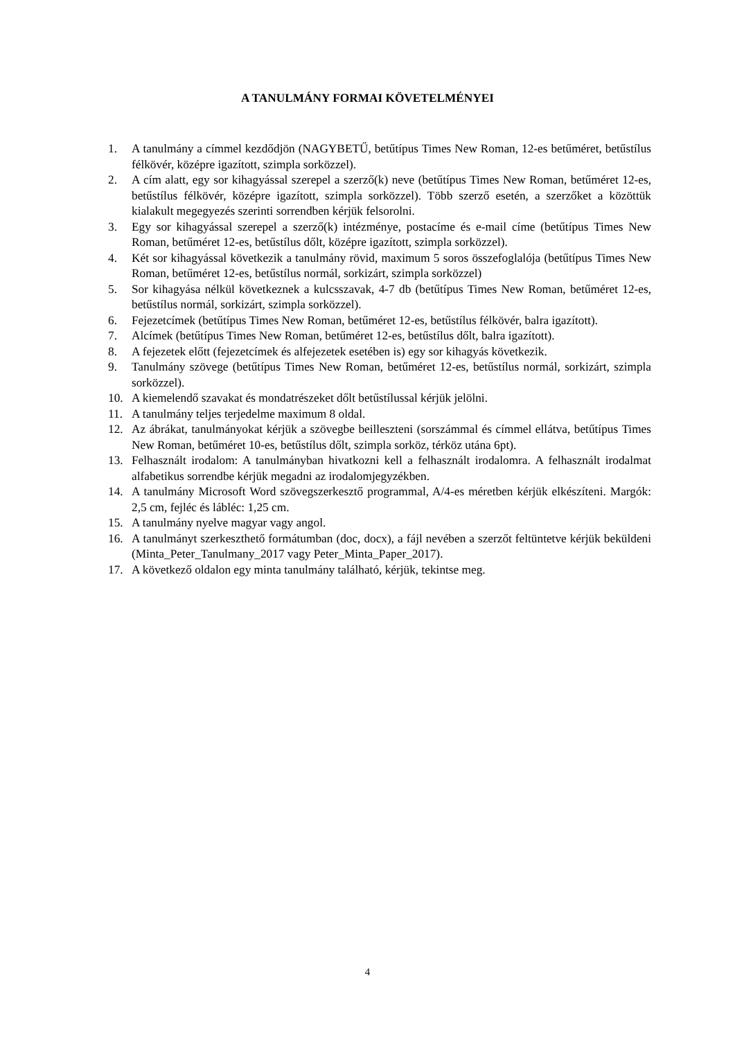A TANULMÁNY FORMAI KÖVETELMÉNYEI
1. A tanulmány a címmel kezdődjön (NAGYBETŰ, betűtípus Times New Roman, 12-es betűméret, betűstílus félkövér, középre igazított, szimpla sorközzel).
2. A cím alatt, egy sor kihagyással szerepel a szerző(k) neve (betűtípus Times New Roman, betűméret 12-es, betűstílus félkövér, középre igazított, szimpla sorközzel). Több szerző esetén, a szerzőket a közöttük kialakult megegyezés szerinti sorrendben kérjük felsorolni.
3. Egy sor kihagyással szerepel a szerző(k) intézménye, postacíme és e-mail címe (betűtípus Times New Roman, betűméret 12-es, betűstílus dőlt, középre igazított, szimpla sorközzel).
4. Két sor kihagyással következik a tanulmány rövid, maximum 5 soros összefoglalója (betűtípus Times New Roman, betűméret 12-es, betűstílus normál, sorkizárt, szimpla sorközzel)
5. Sor kihagyása nélkül következnek a kulcsszavak, 4-7 db (betűtípus Times New Roman, betűméret 12-es, betűstílus normál, sorkizárt, szimpla sorközzel).
6. Fejezetcímek (betűtípus Times New Roman, betűméret 12-es, betűstílus félkövér, balra igazított).
7. Alcímek (betűtípus Times New Roman, betűméret 12-es, betűstílus dőlt, balra igazított).
8. A fejezetek előtt (fejezetcímek és alfejezetek esetében is) egy sor kihagyás következik.
9. Tanulmány szövege (betűtípus Times New Roman, betűméret 12-es, betűstílus normál, sorkizárt, szimpla sorközzel).
10. A kiemelendő szavakat és mondatrészeket dőlt betűstílussal kérjük jelölni.
11. A tanulmány teljes terjedelme maximum 8 oldal.
12. Az ábrákat, tanulmányokat kérjük a szövegbe beilleszteni (sorszámmal és címmel ellátva, betűtípus Times New Roman, betűméret 10-es, betűstílus dőlt, szimpla sorköz, térköz utána 6pt).
13. Felhasznált irodalom: A tanulmányban hivatkozni kell a felhasznált irodalomra. A felhasznált irodalmat alfabetikus sorrendbe kérjük megadni az irodalomjegyzékben.
14. A tanulmány Microsoft Word szövegszerkesztő programmal, A/4-es méretben kérjük elkészíteni. Margók: 2,5 cm, fejléc és lábléc: 1,25 cm.
15. A tanulmány nyelve magyar vagy angol.
16. A tanulmányt szerkeszthető formátumban (doc, docx), a fájl nevében a szerzőt feltüntetve kérjük beküldeni (Minta_Peter_Tanulmany_2017 vagy Peter_Minta_Paper_2017).
17. A következő oldalon egy minta tanulmány található, kérjük, tekintse meg.
4